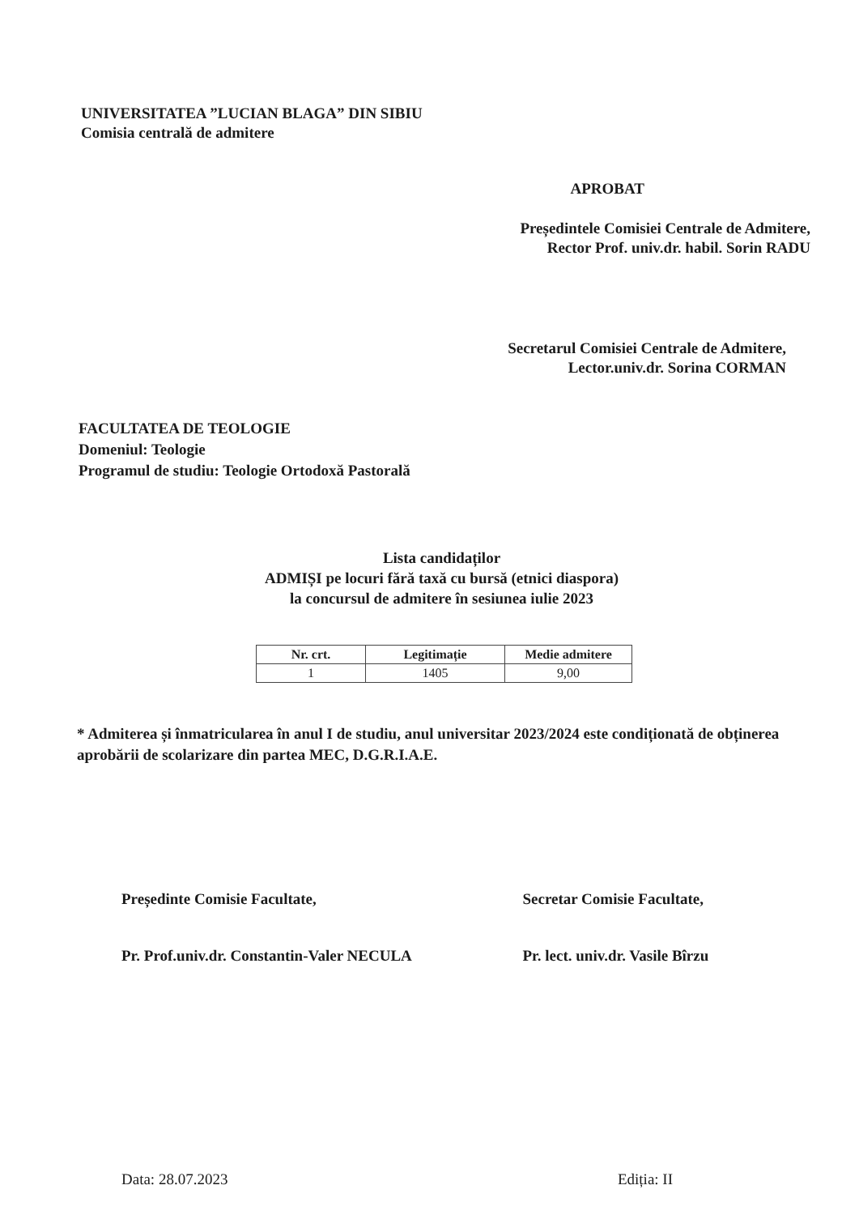UNIVERSITATEA ”LUCIAN BLAGA” DIN SIBIU
Comisia centrală de admitere
APROBAT
Președintele Comisiei Centrale de Admitere,
Rector Prof. univ.dr. habil. Sorin RADU
Secretarul Comisiei Centrale de Admitere,
Lector.univ.dr. Sorina CORMAN
FACULTATEA DE TEOLOGIE
Domeniul: Teologie
Programul de studiu: Teologie Ortodoxă Pastorală
Lista candidaților
ADMIȘI pe locuri fără taxă cu bursă (etnici diaspora)
la concursul de admitere în sesiunea iulie 2023
| Nr. crt. | Legitimație | Medie admitere |
| --- | --- | --- |
| 1 | 1405 | 9,00 |
* Admiterea și înmatricularea în anul I de studiu, anul universitar 2023/2024 este condiționată de obținerea aprobării de scolarizare din partea MEC, D.G.R.I.A.E.
Președinte Comisie Facultate,
Pr. Prof.univ.dr. Constantin-Valer NECULA
Secretar Comisie Facultate,
Pr. lect. univ.dr. Vasile Bîrzu
Data: 28.07.2023 Ediția: II